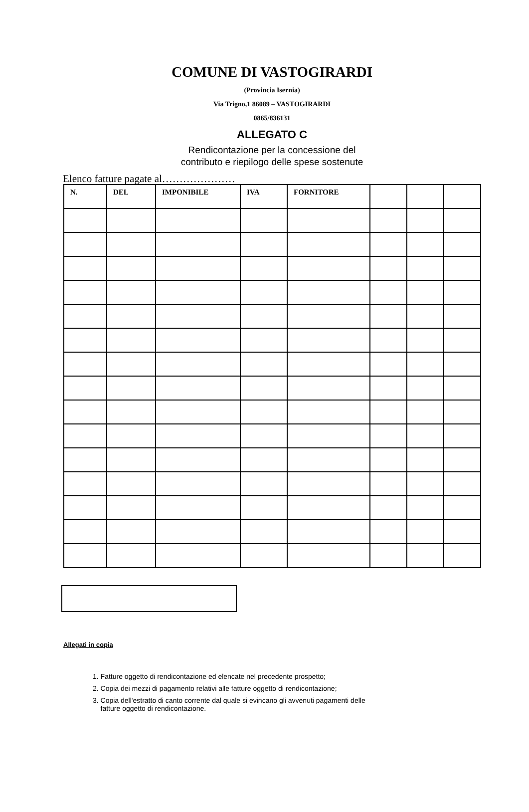COMUNE DI VASTOGIRARDI
(Provincia Isernia)
Via Trigno,1 86089 – VASTOGIRARDI
0865/836131
ALLEGATO C
Rendicontazione per la concessione del
contributo e riepilogo delle spese sostenute
Elenco fatture pagate al…………………
| N. | DEL | IMPONIBILE | IVA | FORNITORE | | | |
| --- | --- | --- | --- | --- | --- | --- | --- |
Allegati in copia
1. Fatture oggetto di rendicontazione ed elencate nel precedente prospetto;
2. Copia dei mezzi di pagamento relativi alle fatture oggetto di rendicontazione;
3. Copia dell'estratto di canto corrente dal quale si evincano gli avvenuti pagamenti delle
fatture oggetto di rendicontazione.